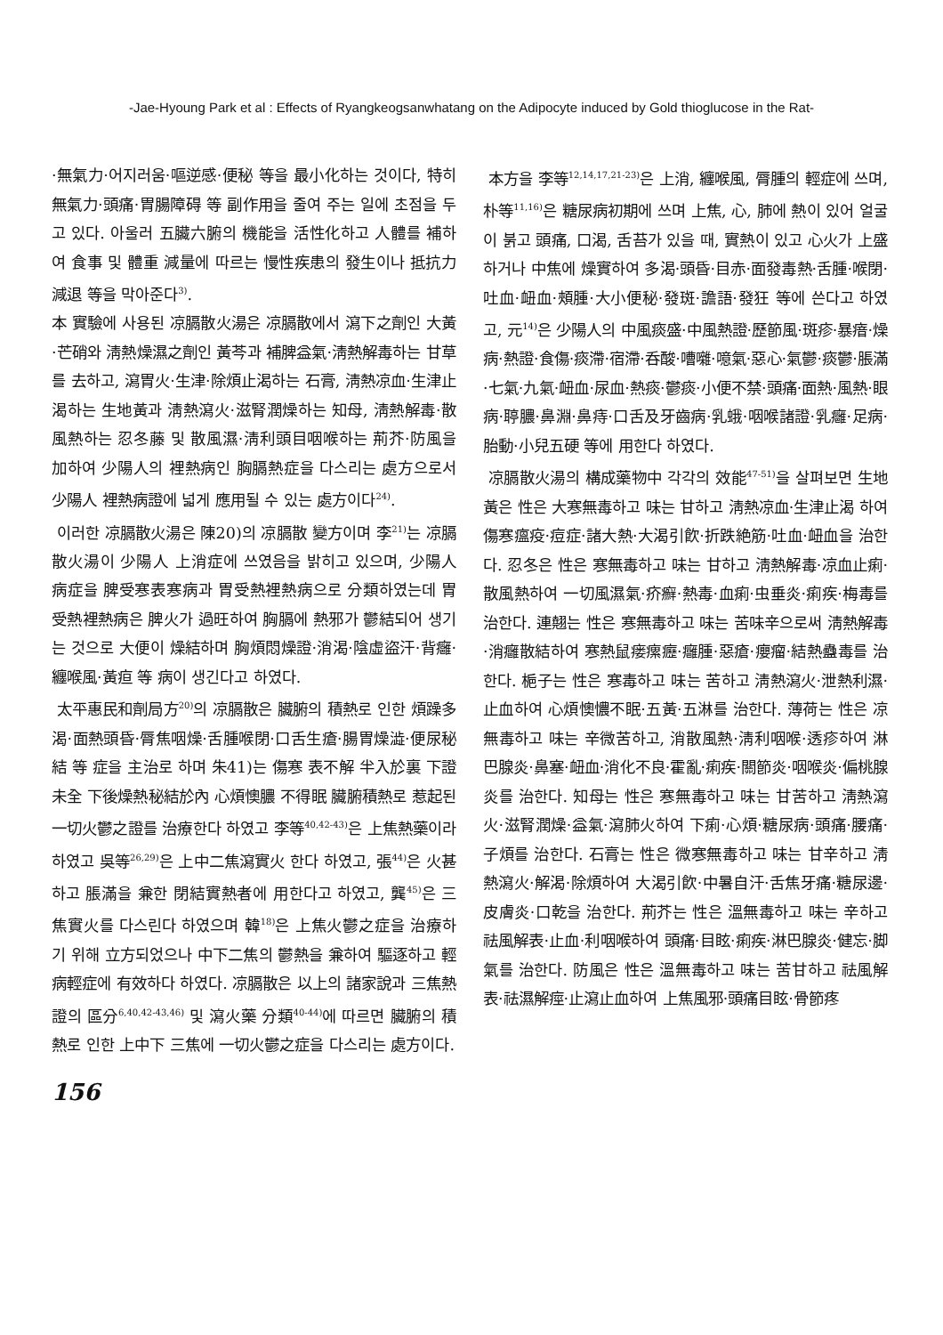-Jae-Hyoung Park et al : Effects of Ryangkeogsanwhatang on the Adipocyte induced by Gold thioglucose in the Rat-
·無氣力·어지러움·嘔逆感·便秘 等을 最小化하는 것이다, 特히 無氣力·頭痛·胃腸障碍 等 副作用을 줄여 주는 일에 초점을 두고 있다. 아울러 五臟六腑의 機能을 活性化하고 人體를 補하여 食事 및 體重 減量에 따르는 慢性疾患의 發生이나 抵抗力 減退 等을 막아준다<sup>3)</sup>.
本 實驗에 사용된 凉膈散火湯은 凉膈散에서 瀉下之劑인 大黃·芒硝와 淸熱燥濕之劑인 黃芩과 補脾益氣·淸熱解毒하는 甘草를 去하고, 瀉胃火·生津·除煩止渴하는 石膏, 淸熱凉血·生津止渴하는 生地黃과 淸熱瀉火·滋腎潤燥하는 知母, 淸熱解毒·散風熱하는 忍冬藤 및 散風濕·淸利頭目咽喉하는 荊芥·防風을 加하여 少陽人의 裡熱病인 胸膈熱症을 다스리는 處方으로서 少陽人 裡熱病證에 넓게 應用될 수 있는 處方이다<sup>24)</sup>.
이러한 凉膈散火湯은 陳20)의 凉膈散 變方이며 李<sup>21)</sup>는 凉膈散火湯이 少陽人 上消症에 쓰였음을 밝히고 있으며, 少陽人 病症을 脾受寒表寒病과 胃受熱裡熱病으로 分類하였는데 胃受熱裡熱病은 脾火가 過旺하여 胸膈에 熱邪가 鬱結되어 생기는 것으로 大便이 燥結하며 胸煩悶燥證·消渴·陰虛盜汗·背癰·纏喉風·黃疸 等 病이 생긴다고 하였다.
太平惠民和劑局方<sup>20)</sup>의 凉膈散은 臟腑의 積熱로 인한 煩躁多渴·面熱頭昏·脣焦咽燥·舌腫喉閉·口舌生瘡·腸胃燥澁·便尿秘結 等 症을 主治로 하며 朱41)는 傷寒 表不解 半入於裏 下證未全 下後燥熱秘結於內 心煩懊膿 不得眠 臟腑積熱로 惹起된 一切火鬱之證를 治療한다 하였고 李等<sup>40,42-43)</sup>은 上焦熱藥이라 하였고 吳等<sup>26,29)</sup>은 上中二焦瀉實火 한다 하였고, 張<sup>44)</sup>은 火甚하고 脹滿을 兼한 閉結實熱者에 用한다고 하였고, 龔<sup>45)</sup>은 三焦實火를 다스린다 하였으며 韓<sup>18)</sup>은 上焦火鬱之症을 治療하기 위해 立方되었으나 中下二焦의 鬱熱을 兼하여 驅逐하고 輕病輕症에 有效하다 하였다. 凉膈散은 以上의 諸家說과 三焦熱證의 區分<sup>6,40,42-43,46)</sup> 및 瀉火藥 分類<sup>40-44)</sup>에 따르면 臟腑의 積熱로 인한 上中下 三焦에 一切火鬱之症을 다스리는 處方이다.
本方을 李等<sup>12,14,17,21-23)</sup>은 上消, 纏喉風, 脣腫의 輕症에 쓰며, 朴等<sup>11,16)</sup>은 糖尿病初期에 쓰며 上焦, 心, 肺에 熱이 있어 얼굴이 붉고 頭痛, 口渴, 舌苔가 있을 때, 實熱이 있고 心火가 上盛하거나 中焦에 燥實하여 多渴·頭昏·目赤·面發毒熱·舌腫·喉閉·吐血·衄血·頰腫·大小便秘·發斑·譫語·發狂 等에 쓴다고 하였고, 元<sup>14)</sup>은 少陽人의 中風痰盛·中風熱證·歷節風·斑疹·暴瘖·燥病·熱證·食傷·痰滯·宿滯·呑酸·嘈囃·噫氣·惡心·氣鬱·痰鬱·脹滿·七氣·九氣·衄血·尿血·熱痰·鬱痰·小便不禁·頭痛·面熱·風熱·眼病·聤膿·鼻淵·鼻痔·口舌及牙齒病·乳蛾·咽喉諸證·乳癰·足病·胎動·小兒五硬 等에 用한다 하였다.
凉膈散火湯의 構成藥物中 각각의 效能<sup>47-51)</sup>을 살펴보면 生地黃은 性은 大寒無毒하고 味는 甘하고 淸熱凉血·生津止渴 하여 傷寒瘟疫·痘症·諸大熱·大渴引飮·折跌絶筋·吐血·衄血을 治한다. 忍冬은 性은 寒無毒하고 味는 甘하고 淸熱解毒·凉血止痢·散風熱하여 一切風濕氣·疥癬·熱毒·血痢·虫垂炎·痢疾·梅毒를 治한다. 連翹는 性은 寒無毒하고 味는 苦味辛으로써 淸熱解毒·消癰散結하여 寒熱鼠瘘瘰癧·癰腫·惡瘡·癭瘤·結熱蠱毒를 治한다. 梔子는 性은 寒毒하고 味는 苦하고 淸熱瀉火·泄熱利濕·止血하여 心煩懊憹不眠·五黃·五淋를 治한다. 薄荷는 性은 凉無毒하고 味는 辛微苦하고, 消散風熱·淸利咽喉·透疹하여 淋巴腺炎·鼻塞·衄血·消化不良·霍亂·痢疾·關節炎·咽喉炎·偏桃腺炎를 治한다. 知母는 性은 寒無毒하고 味는 甘苦하고 淸熱瀉火·滋腎潤燥·益氣·瀉肺火하여 下痢·心煩·糖尿病·頭痛·腰痛·子煩를 治한다. 石膏는 性은 微寒無毒하고 味는 甘辛하고 淸熱瀉火·解渴·除煩하여 大渴引飮·中暑自汗·舌焦牙痛·糖尿邊·皮膚炎·口乾을 治한다. 荊芥는 性은 溫無毒하고 味는 辛하고 祛風解表·止血·利咽喉하여 頭痛·目眩·痢疾·淋巴腺炎·健忘·脚氣를 治한다. 防風은 性은 溫無毒하고 味는 苦甘하고 祛風解表·祛濕解痙·止瀉止血하여 上焦風邪·頭痛目眩·骨節疼
156